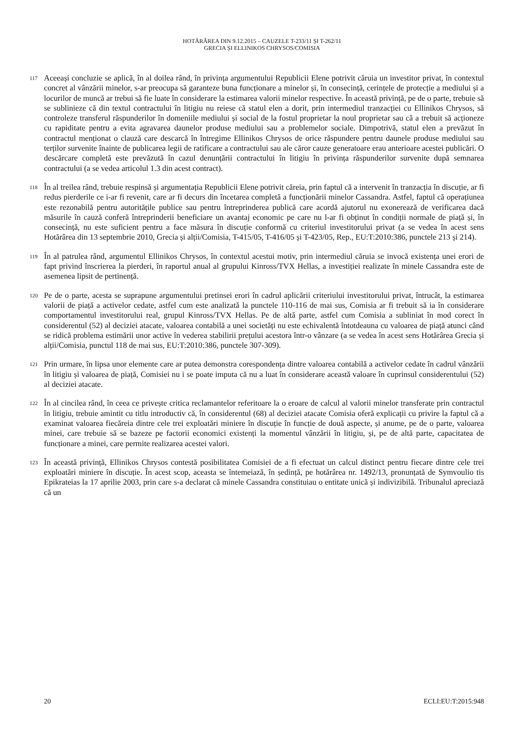HOTĂRÂREA DIN 9.12.2015 – CAUZELE T-233/11 ȘI T-262/11
GRECIA ȘI ELLINIKOS CHRYSOS/COMISIA
117
Aceeași concluzie se aplică, în al doilea rând, în privința argumentului Republicii Elene potrivit căruia un investitor privat, în contextul concret al vânzării minelor, s-ar preocupa să garanteze buna funcționare a minelor și, în consecință, cerințele de protecție a mediului și a locurilor de muncă ar trebui să fie luate în considerare la estimarea valorii minelor respective. În această privință, pe de o parte, trebuie să se sublinieze că din textul contractului în litigiu nu reiese că statul elen a dorit, prin intermediul tranzacției cu Ellinikos Chrysos, să controleze transferul răspunderilor în domeniile mediului și social de la fostul proprietar la noul proprietar sau că a trebuit să acționeze cu rapiditate pentru a evita agravarea daunelor produse mediului sau a problemelor sociale. Dimpotrivă, statul elen a prevăzut în contractul menționat o clauză care descarcă în întregime Ellinikos Chrysos de orice răspundere pentru daunele produse mediului sau terților survenite înainte de publicarea legii de ratificare a contractului sau ale căror cauze generatoare erau anterioare acestei publicări. O descărcare completă este prevăzută în cazul denunțării contractului în litigiu în privința răspunderilor survenite după semnarea contractului (a se vedea articolul 1.3 din acest contract).
118
În al treilea rând, trebuie respinsă și argumentația Republicii Elene potrivit căreia, prin faptul că a intervenit în tranzacția în discuție, ar fi redus pierderile ce i-ar fi revenit, care ar fi decurs din încetarea completă a funcționării minelor Cassandra. Astfel, faptul că operațiunea este rezonabilă pentru autoritățile publice sau pentru întreprinderea publică care acordă ajutorul nu exonerează de verificarea dacă măsurile în cauză conferă întreprinderii beneficiare un avantaj economic pe care nu l-ar fi obținut în condiții normale de piață și, în consecință, nu este suficient pentru a face măsura în discuție conformă cu criteriul investitorului privat (a se vedea în acest sens Hotărârea din 13 septembrie 2010, Grecia și alții/Comisia, T-415/05, T-416/05 și T-423/05, Rep., EU:T:2010:386, punctele 213 și 214).
119
În al patrulea rând, argumentul Ellinikos Chrysos, în contextul acestui motiv, prin intermediul căruia se invocă existența unei erori de fapt privind înscrierea la pierderi, în raportul anual al grupului Kinross/TVX Hellas, a investiției realizate în minele Cassandra este de asemenea lipsit de pertinență.
120
Pe de o parte, acesta se suprapune argumentului pretinsei erori în cadrul aplicării criteriului investitorului privat, întrucât, la estimarea valorii de piață a activelor cedate, astfel cum este analizată la punctele 110-116 de mai sus, Comisia ar fi trebuit să ia în considerare comportamentul investitorului real, grupul Kinross/TVX Hellas. Pe de altă parte, astfel cum Comisia a subliniat în mod corect în considerentul (52) al deciziei atacate, valoarea contabilă a unei societăți nu este echivalentă întotdeauna cu valoarea de piață atunci când se ridică problema estimării unor active în vederea stabilirii prețului acestora într-o vânzare (a se vedea în acest sens Hotărârea Grecia și alții/Comisia, punctul 118 de mai sus, EU:T:2010:386, punctele 307-309).
121
Prin urmare, în lipsa unor elemente care ar putea demonstra corespondența dintre valoarea contabilă a activelor cedate în cadrul vânzării în litigiu și valoarea de piață, Comisiei nu i se poate imputa că nu a luat în considerare această valoare în cuprinsul considerentului (52) al deciziei atacate.
122
În al cincilea rând, în ceea ce privește critica reclamantelor referitoare la o eroare de calcul al valorii minelor transferate prin contractul în litigiu, trebuie amintit cu titlu introductiv că, în considerentul (68) al deciziei atacate Comisia oferă explicații cu privire la faptul că a examinat valoarea fiecăreia dintre cele trei exploatări miniere în discuție în funcție de două aspecte, și anume, pe de o parte, valoarea minei, care trebuie să se bazeze pe factorii economici existenți la momentul vânzării în litigiu, și, pe de altă parte, capacitatea de funcționare a minei, care permite realizarea acestei valori.
123
În această privință, Ellinikos Chrysos contestă posibilitatea Comisiei de a fi efectuat un calcul distinct pentru fiecare dintre cele trei exploatări miniere în discuție. În acest scop, aceasta se întemeiază, în ședință, pe hotărârea nr. 1492/13, pronunțată de Symvoulio tis Epikrateias la 17 aprilie 2003, prin care s-a declarat că minele Cassandra constituiau o entitate unică și indivizibilă. Tribunalul apreciază că un
20 ECLI:EU:T:2015:948